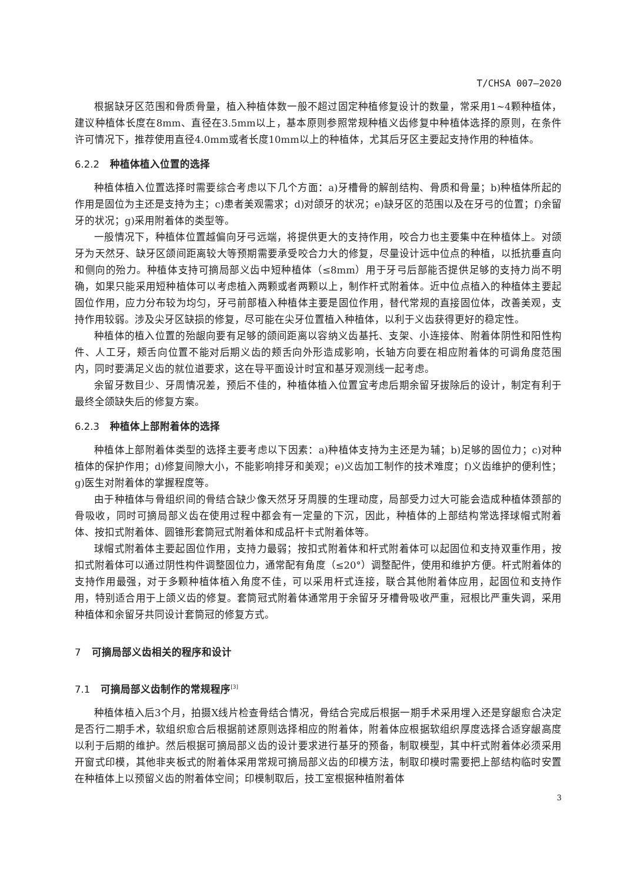T/CHSA 007—2020
根据缺牙区范围和骨质骨量，植入种植体数一般不超过固定种植修复设计的数量，常采用1~4颗种植体，建议种植体长度在8mm、直径在3.5mm以上，基本原则参照常规种植义齿修复中种植体选择的原则，在条件许可情况下，推荐使用直径4.0mm或者长度10mm以上的种植体，尤其后牙区主要起支持作用的种植体。
6.2.2 种植体植入位置的选择
种植体植入位置选择时需要综合考虑以下几个方面：a)牙槽骨的解剖结构、骨质和骨量；b)种植体所起的作用是固位为主还是支持为主；c)患者美观需求；d)对颌牙的状况；e)缺牙区的范围以及在牙弓的位置；f)余留牙的状况；g)采用附着体的类型等。
一般情况下，种植体位置越偏向牙弓远端，将提供更大的支持作用，咬合力也主要集中在种植体上。对颌牙为天然牙、缺牙区颌间距离较大等预期需要承受咬合力大的修复，尽量设计远中位点的种植，以抵抗垂直向和侧向的殆力。种植体支持可摘局部义齿中短种植体（≤8mm）用于牙弓后部能否提供足够的支持力尚不明确，如果只能采用短种植体可以考虑植入两颗或者两颗以上，制作杆式附着体。近中位点植入的种植体主要起固位作用，应力分布较为均匀，牙弓前部植入种植体主要是固位作用，替代常规的直接固位体，改善美观，支持作用较弱。涉及尖牙区缺损的修复，尽可能在尖牙位置植入种植体，以利于义齿获得更好的稳定性。
种植体的植入位置的殆龈向要有足够的颌间距离以容纳义齿基托、支架、小连接体、附着体阴性和阳性构件、人工牙，颊舌向位置不能对后期义齿的颊舌向外形造成影响，长轴方向要在相应附着体的可调角度范围内，同时要满足义齿的就位道要求，这在导平面设计时宜和基牙观测线一起考虑。
余留牙数目少、牙周情况差，预后不佳的，种植体植入位置宜考虑后期余留牙拔除后的设计，制定有利于最终全颌缺失后的修复方案。
6.2.3 种植体上部附着体的选择
种植体上部附着体类型的选择主要考虑以下因素：a)种植体支持为主还是为辅；b)足够的固位力；c)对种植体的保护作用；d)修复间隙大小，不能影响排牙和美观；e)义齿加工制作的技术难度；f)义齿维护的便利性；g)医生对附着体的掌握程度等。
由于种植体与骨组织间的骨结合缺少像天然牙牙周膜的生理动度，局部受力过大可能会造成种植体颈部的骨吸收，同时可摘局部义齿在使用过程中都会有一定量的下沉，因此，种植体的上部结构常选择球帽式附着体、按扣式附着体、圆锥形套筒冠式附着体和成品杆卡式附着体等。
球帽式附着体主要起固位作用，支持力最弱；按扣式附着体和杆式附着体可以起固位和支持双重作用，按扣式附着体可以通过阴性构件调整固位力，通常配有角度（≤20°）调整配件，使用和维护方便。杆式附着体的支持作用最强，对于多颗种植体植入角度不佳，可以采用杆式连接，联合其他附着体应用，起固位和支持作用，特别适合用于上颌义齿的修复。套筒冠式附着体通常用于余留牙牙槽骨吸收严重，冠根比严重失调，采用种植体和余留牙共同设计套筒冠的修复方式。
7 可摘局部义齿相关的程序和设计
7.1 可摘局部义齿制作的常规程序<sup>[3]</sup>
种植体植入后3个月，拍摄X线片检查骨结合情况，骨结合完成后根据一期手术采用埋入还是穿龈愈合决定是否行二期手术，软组织愈合后根据前述原则选择相应的附着体，附着体应根据软组织厚度选择合适穿龈高度以利于后期的维护。然后根据可摘局部义齿的设计要求进行基牙的预备，制取模型，其中杆式附着体必须采用开窗式印模，其他非夹板式的附着体采用常规可摘局部义齿的印模方法，制取印模时需要把上部结构临时安置在种植体上以预留义齿的附着体空间；印模制取后，技工室根据种植附着体
3